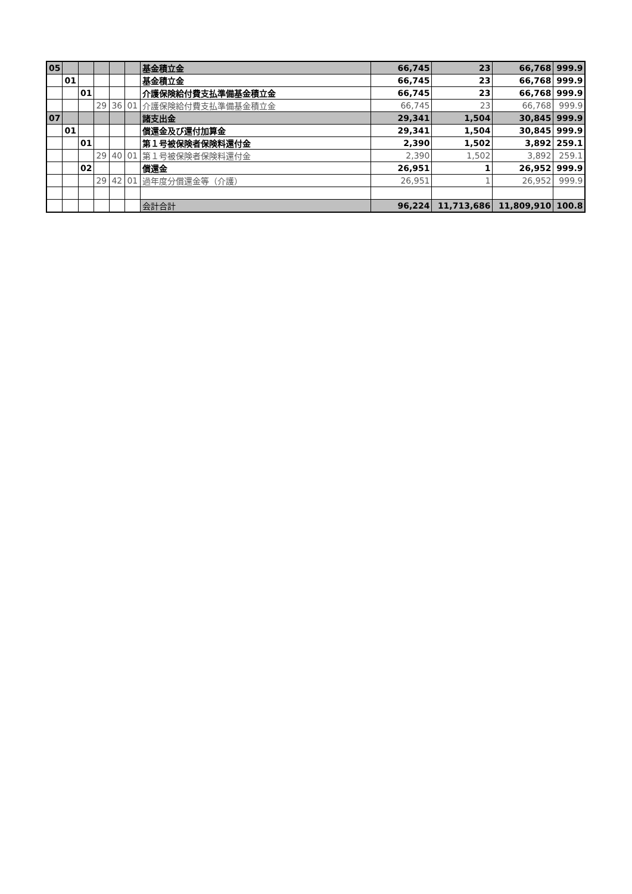| 05 | | | | | | 基金積立金 | 66,745 | 23 | 66,768 | 999.9 |
| | 01 | | | | | 基金積立金 | 66,745 | 23 | 66,768 | 999.9 |
| | | 01 | | | | 介護保険給付費支払準備基金積立金 | 66,745 | 23 | 66,768 | 999.9 |
| | | | 29 | 36 | 01 | 介護保険給付費支払準備基金積立金 | 66,745 | 23 | 66,768 | 999.9 |
| 07 | | | | | | 諸支出金 | 29,341 | 1,504 | 30,845 | 999.9 |
| | 01 | | | | | 償還金及び還付加算金 | 29,341 | 1,504 | 30,845 | 999.9 |
| | | 01 | | | | 第１号被保険者保険料還付金 | 2,390 | 1,502 | 3,892 | 259.1 |
| | | | 29 | 40 | 01 | 第１号被保険者保険料還付金 | 2,390 | 1,502 | 3,892 | 259.1 |
| | | 02 | | | | 償還金 | 26,951 | 1 | 26,952 | 999.9 |
| | | | 29 | 42 | 01 | 過年度分償還金等（介護） | 26,951 | 1 | 26,952 | 999.9 |
| | | | | | | 会計合計 | 96,224 | 11,713,686 | 11,809,910 | 100.8 |